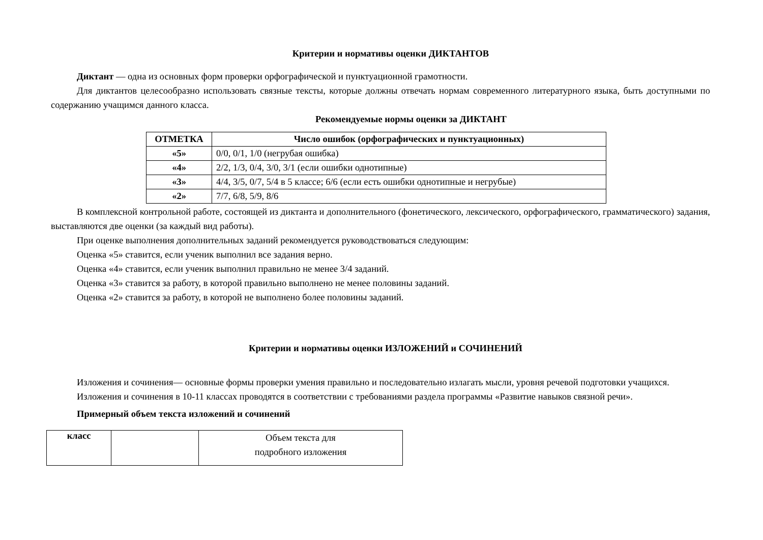Критерии и нормативы оценки ДИКТАНТОВ
Диктант — одна из основных форм проверки орфографической и пунктуационной грамотности.
Для диктантов целесообразно использовать связные тексты, которые должны отвечать нормам современного литературного языка, быть доступными по содержанию учащимся данного класса.
Рекомендуемые нормы оценки за ДИКТАНТ
| ОТМЕТКА | Число ошибок (орфографических и пунктуационных) |
| --- | --- |
| «5» | 0/0, 0/1, 1/0 (негрубая ошибка) |
| «4» | 2/2, 1/3, 0/4, 3/0, 3/1 (если ошибки однотипные) |
| «3» | 4/4, 3/5, 0/7, 5/4 в 5 классе; 6/6 (если есть ошибки однотипные и негрубые) |
| «2» | 7/7, 6/8, 5/9, 8/6 |
В комплексной контрольной работе, состоящей из диктанта и дополнительного (фонетического, лексического, орфографического, грамматического) задания, выставляются две оценки (за каждый вид работы).
При оценке выполнения дополнительных заданий рекомендуется руководствоваться следующим:
Оценка «5» ставится, если ученик выполнил все задания верно.
Оценка «4» ставится, если ученик выполнил правильно не менее 3/4 заданий.
Оценка «3» ставится за работу, в которой правильно выполнено не менее половины заданий.
Оценка «2» ставится за работу, в которой не выполнено более половины заданий.
Критерии и нормативы оценки ИЗЛОЖЕНИЙ и СОЧИНЕНИЙ
Изложения и сочинения— основные формы проверки умения правильно и последовательно излагать мысли, уровня речевой подготовки учащихся.
Изложения и сочинения в 10-11 классах проводятся в соответствии с требованиями раздела программы «Развитие навыков связной речи».
Примерный объем текста изложений и сочинений
| класс | | Объем текста для подробного изложения |